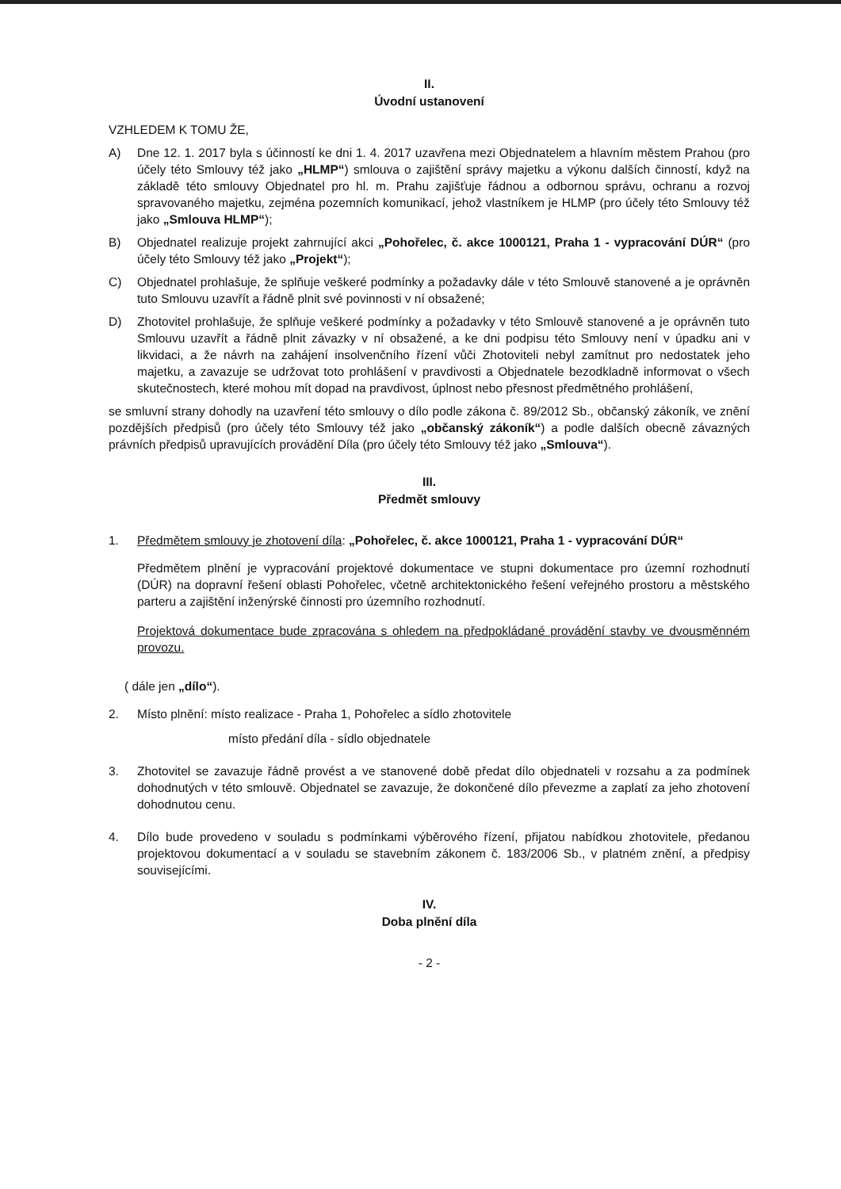II.
Úvodní ustanovení
VZHLEDEM K TOMU ŽE,
A) Dne 12. 1. 2017 byla s účinností ke dni 1. 4. 2017 uzavřena mezi Objednatelem a hlavním městem Prahou (pro účely této Smlouvy též jako „HLMP“) smlouva o zajištění správy majetku a výkonu dalších činností, když na základě této smlouvy Objednatel pro hl. m. Prahu zajišťuje řádnou a odbornou správu, ochranu a rozvoj spravovaného majetku, zejména pozemních komunikací, jehož vlastníkem je HLMP (pro účely této Smlouvy též jako „Smlouva HLMP“);
B) Objednatel realizuje projekt zahrnující akci „Pohořelec, č. akce 1000121, Praha 1 - vypracování DÚR“ (pro účely této Smlouvy též jako „Projekt“);
C) Objednatel prohlašuje, že splňuje veškeré podmínky a požadavky dále v této Smlouvě stanovené a je oprávněn tuto Smlouvu uzavřít a řádně plnit své povinnosti v ní obsažené;
D) Zhotovitel prohlašuje, že splňuje veškeré podmínky a požadavky v této Smlouvě stanovené a je oprávněn tuto Smlouvu uzavřít a řádně plnit závazky v ní obsažené, a ke dni podpisu této Smlouvy není v úpadku ani v likvidaci, a že návrh na zahájení insolvenčního řízení vůči Zhotoviteli nebyl zamítnut pro nedostatek jeho majetku, a zavazuje se udržovat toto prohlášení v pravdivosti a Objednatele bezodkladně informovat o všech skutečnostech, které mohou mít dopad na pravdivost, úplnost nebo přesnost předmětného prohlášení,
se smluvní strany dohodly na uzavření této smlouvy o dílo podle zákona č. 89/2012 Sb., občanský zákoník, ve znění pozdějších předpisů (pro účely této Smlouvy též jako „občanský zákoník“) a podle dalších obecně závazných právních předpisů upravujících provádění Díla (pro účely této Smlouvy též jako „Smlouva“).
III.
Předmět smlouvy
1. Předmětem smlouvy je zhotovení díla: „Pohořelec, č. akce 1000121, Praha 1 - vypracování DÚR“
Předmětem plnění je vypracování projektové dokumentace ve stupni dokumentace pro územní rozhodnutí (DÚR) na dopravní řešení oblasti Pohořelec, včetně architektonického řešení veřejného prostoru a městského parteru a zajištění inženýrské činnosti pro územního rozhodnutí.
Projektová dokumentace bude zpracována s ohledem na předpokládané provádění stavby ve dvousměnném provozu.
( dále jen „dílo“).
2. Místo plnění: místo realizace - Praha 1, Pohořelec a sídlo zhotovitele
místo předání díla - sídlo objednatele
3. Zhotovitel se zavazuje řádně provést a ve stanovené době předat dílo objednateli v rozsahu a za podmínek dohodnutých v této smlouvě. Objednatel se zavazuje, že dokončené dílo převezme a zaplatí za jeho zhotovení dohodnutou cenu.
4. Dílo bude provedeno v souladu s podmínkami výběrového řízení, přijatou nabídkou zhotovitele, předanou projektovou dokumentací a v souladu se stavebním zákonem č. 183/2006 Sb., v platném znění, a předpisy souvisejícími.
IV.
Doba plnění díla
- 2 -